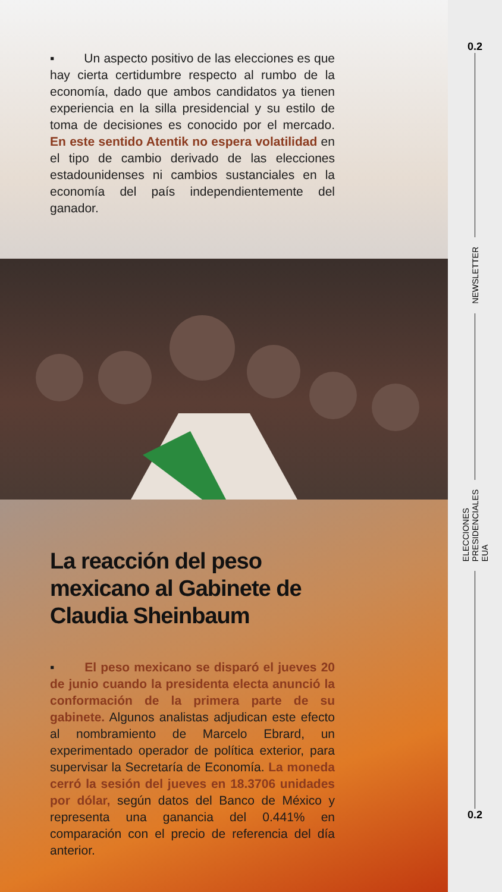▪ Un aspecto positivo de las elecciones es que hay cierta certidumbre respecto al rumbo de la economía, dado que ambos candidatos ya tienen experiencia en la silla presidencial y su estilo de toma de decisiones es conocido por el mercado. En este sentido Atentik no espera volatilidad en el tipo de cambio derivado de las elecciones estadounidenses ni cambios sustanciales en la economía del país independientemente del ganador.
La reacción del peso mexicano al Gabinete de Claudia Sheinbaum
▪ El peso mexicano se disparó el jueves 20 de junio cuando la presidenta electa anunció la conformación de la primera parte de su gabinete. Algunos analistas adjudican este efecto al nombramiento de Marcelo Ebrard, un experimentado operador de política exterior, para supervisar la Secretaría de Economía. La moneda cerró la sesión del jueves en 18.3706 unidades por dólar, según datos del Banco de México y representa una ganancia del 0.441% en comparación con el precio de referencia del día anterior.
0.2
NEWSLETTER
ELECCIONES
PRESIDENCIALES
EUA
0.2